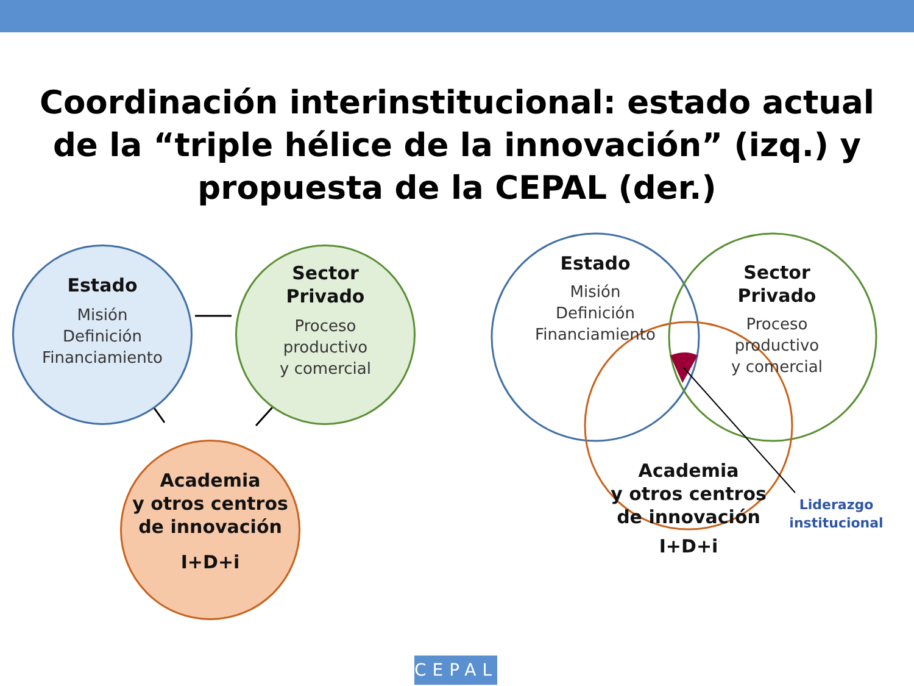Coordinación interinstitucional: estado actual
de la “triple hélice de la innovación” (izq.) y
propuesta de la CEPAL (der.)
Estado
Misión
Definición
Financiamiento
Sector
Privado
Proceso
productivo
y comercial
Academia
y otros centros
de innovación
I+D+i
Estado
Misión
Definición
Financiamiento
Sector
Privado
Proceso
productivo
y comercial
Academia
y otros centros
de innovación
I+D+i
Liderazgo institucional
CEPAL